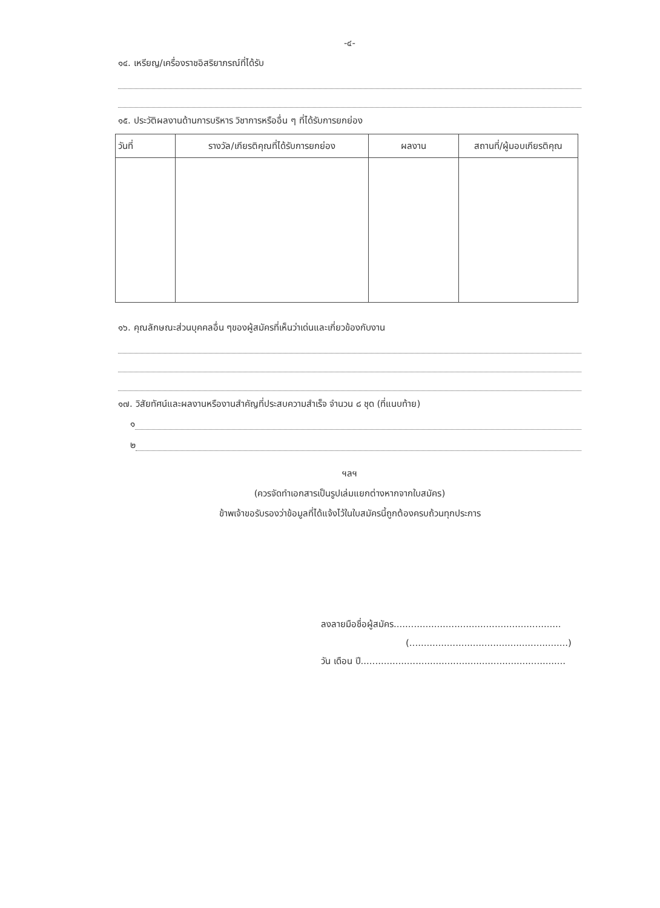-๔-
๑๔. เหรียญ/เครื่องราชอิสริยาภรณ์ที่ได้รับ
๑๕. ประวัติผลงานด้านการบริหาร วิชาการหรืออื่น ๆ ที่ได้รับการยกย่อง
| วันที่ | รางวัล/เกียรติคุณที่ได้รับการยกย่อง | ผลงาน | สถานที่/ผู้มอบเกียรติคุณ |
| --- | --- | --- | --- |
๑๖. คุณลักษณะส่วนบุคคลอื่น ๆของผู้สมัครที่เห็นว่าเด่นและเกี่ยวข้องกับงาน
๑๗. วิสัยทัศน์และผลงานหรืองานสำคัญที่ประสบความสำเร็จ จำนวน ๘ ชุด (ที่แนบท้าย)
๑
๒
ฯลฯ
(ควรจัดทำเอกสารเป็นรูปเล่มแยกต่างหากจากใบสมัคร)
ข้าพเจ้าขอรับรองว่าข้อมูลที่ได้แจ้งไว้ในใบสมัครนี้ถูกต้องครบถ้วนทุกประการ
ลงลายมือชื่อผู้สมัคร..........................................................
(.......................................................)
วัน เดือน ปี.......................................................................